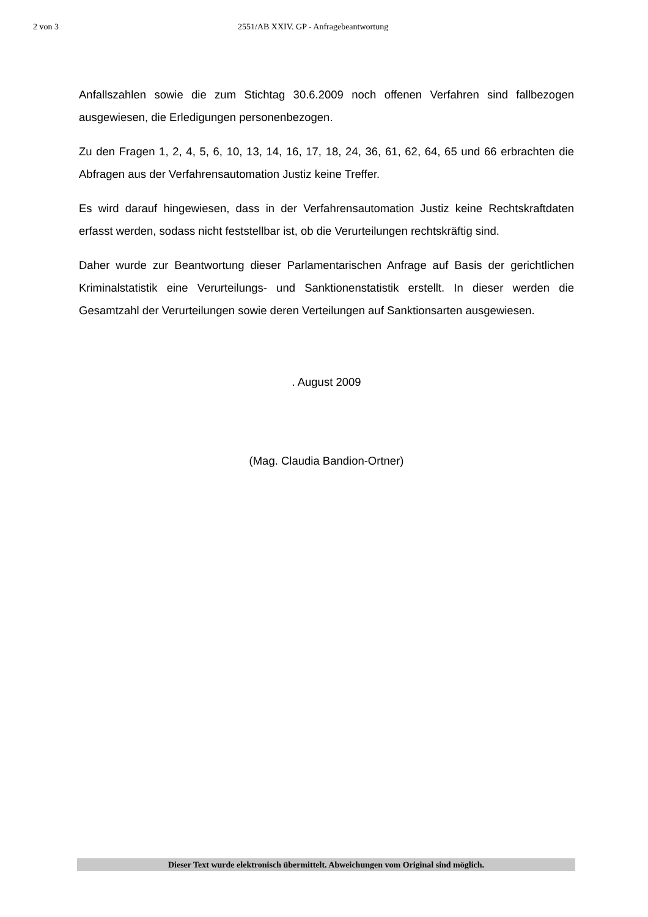2 von 3 2551/AB XXIV. GP - Anfragebeantwortung
Anfallszahlen sowie die zum Stichtag 30.6.2009 noch offenen Verfahren sind fallbezogen ausgewiesen, die Erledigungen personenbezogen.
Zu den Fragen 1, 2, 4, 5, 6, 10, 13, 14, 16, 17, 18, 24, 36, 61, 62, 64, 65 und 66 erbrachten die Abfragen aus der Verfahrensautomation Justiz keine Treffer.
Es wird darauf hingewiesen, dass in der Verfahrensautomation Justiz keine Rechtskraftdaten erfasst werden, sodass nicht feststellbar ist, ob die Verurteilungen rechtskräftig sind.
Daher wurde zur Beantwortung dieser Parlamentarischen Anfrage auf Basis der gerichtlichen Kriminalstatistik eine Verurteilungs- und Sanktionenstatistik erstellt. In dieser werden die Gesamtzahl der Verurteilungen sowie deren Verteilungen auf Sanktionsarten ausgewiesen.
. August 2009
(Mag. Claudia Bandion-Ortner)
Dieser Text wurde elektronisch übermittelt. Abweichungen vom Original sind möglich.